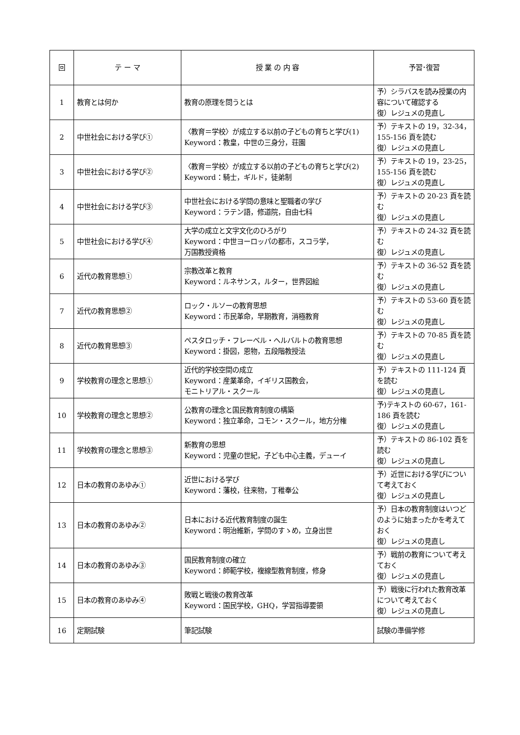| 回 | テ ー マ | 授 業 の 内 容 | 予習･復習 |
| --- | --- | --- | --- |
| 1 | 教育とは何か | 教育の原理を問うとは | 予）シラバスを読み授業の内容について確認する 復）レジュメの見直し |
| 2 | 中世社会における学び① | 〈教育＝学校〉が成立する以前の子どもの育ちと学び(1) Keyword：教皇，中世の三身分，荘園 | 予）テキストの 19，32-34，155-156 頁を読む 復）レジュメの見直し |
| 3 | 中世社会における学び② | 〈教育＝学校〉が成立する以前の子どもの育ちと学び(2) Keyword：騎士，ギルド，徒弟制 | 予）テキストの 19，23-25，155-156 頁を読む 復）レジュメの見直し |
| 4 | 中世社会における学び③ | 中世社会における学問の意味と聖職者の学び Keyword：ラテン語，修道院，自由七科 | 予）テキストの 20-23 頁を読む 復）レジュメの見直し |
| 5 | 中世社会における学び④ | 大学の成立と文字文化のひろがり Keyword：中世ヨーロッパの都市，スコラ学， 万国教授資格 | 予）テキストの 24-32 頁を読む 復）レジュメの見直し |
| 6 | 近代の教育思想① | 宗教改革と教育 Keyword：ルネサンス，ルター，世界図絵 | 予）テキストの 36-52 頁を読む 復）レジュメの見直し |
| 7 | 近代の教育思想② | ロック・ルソーの教育思想 Keyword：市民革命，早期教育，消極教育 | 予）テキストの 53-60 頁を読む 復）レジュメの見直し |
| 8 | 近代の教育思想③ | ペスタロッチ・フレーベル・ヘルバルトの教育思想 Keyword：掛図，恩物，五段階教授法 | 予）テキストの 70-85 頁を読む 復）レジュメの見直し |
| 9 | 学校教育の理念と思想① | 近代的学校空間の成立 Keyword：産業革命，イギリス国教会， モニトリアル・スクール | 予）テキストの 111-124 頁を読む 復）レジュメの見直し |
| 10 | 学校教育の理念と思想② | 公教育の理念と国民教育制度の構築 Keyword：独立革命，コモン・スクール，地方分権 | 予)テキストの 60-67，161-186 頁を読む 復）レジュメの見直し |
| 11 | 学校教育の理念と思想③ | 新教育の思想 Keyword：児童の世紀，子ども中心主義，デューイ | 予）テキストの 86-102 頁を読む 復）レジュメの見直し |
| 12 | 日本の教育のあゆみ① | 近世における学び Keyword：藩校，往来物，丁稚奉公 | 予）近世における学びについて考えておく 復）レジュメの見直し |
| 13 | 日本の教育のあゆみ② | 日本における近代教育制度の誕生 Keyword：明治維新，学問のすゝめ，立身出世 | 予）日本の教育制度はいつどのように始まったかを考えておく 復）レジュメの見直し |
| 14 | 日本の教育のあゆみ③ | 国民教育制度の確立 Keyword：師範学校，複線型教育制度，修身 | 予）戦前の教育について考えておく 復）レジュメの見直し |
| 15 | 日本の教育のあゆみ④ | 敗戦と戦後の教育改革 Keyword：国民学校，GHQ，学習指導要領 | 予）戦後に行われた教育改革について考えておく 復）レジュメの見直し |
| 16 | 定期試験 | 筆記試験 | 試験の準備学修 |